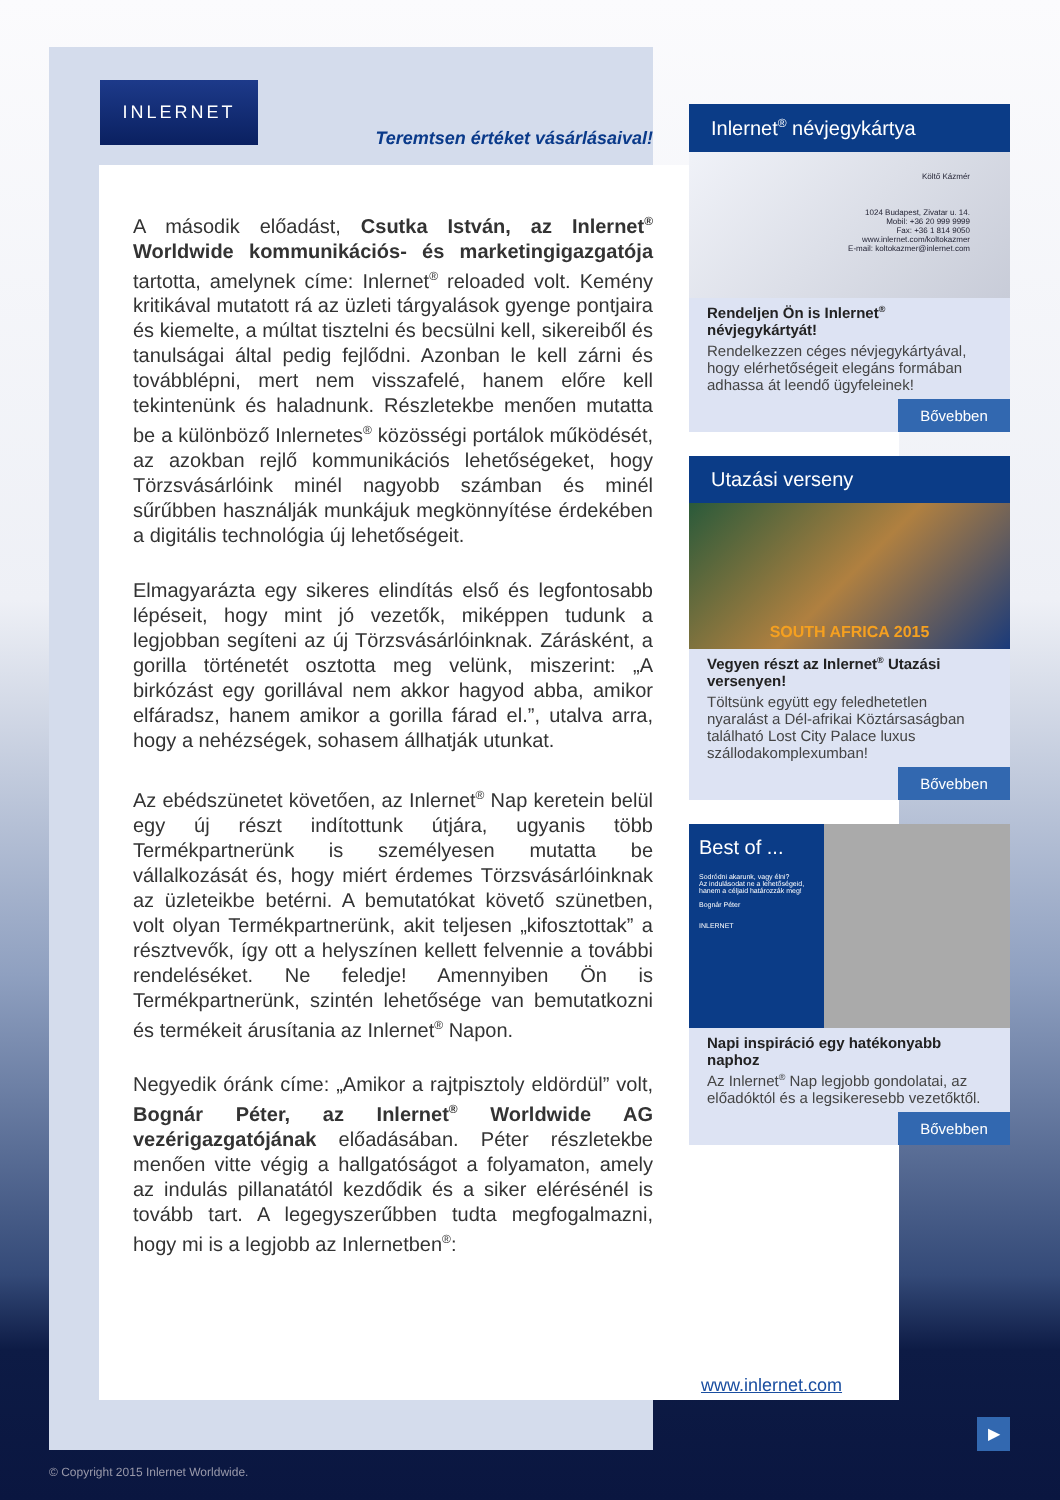INLERNET
Teremtsen értéket vásárlásaival!
A második előadást, Csutka István, az Inlernet<sup>®</sup> Worldwide kommunikációs- és marketingigazgatója tartotta, amelynek címe: Inlernet<sup>®</sup> reloaded volt. Kemény kritikával mutatott rá az üzleti tárgyalások gyenge pontjaira és kiemelte, a múltat tisztelni és becsülni kell, sikereiből és tanulságai által pedig fejlődni. Azonban le kell zárni és továbblépni, mert nem visszafelé, hanem előre kell tekintenünk és haladnunk. Részletekbe menően mutatta be a különböző Inlernetes<sup>®</sup> közösségi portálok működését, az azokban rejlő kommunikációs lehetőségeket, hogy Törzsvásárlóink minél nagyobb számban és minél sűrűbben használják munkájuk megkönnyítése érdekében a digitális technológia új lehetőségeit.
Elmagyarázta egy sikeres elindítás első és legfontosabb lépéseit, hogy mint jó vezetők, miképpen tudunk a legjobban segíteni az új Törzsvásárlóinknak. Zárásként, a gorilla történetét osztotta meg velünk, miszerint: „A birkózást egy gorillával nem akkor hagyod abba, amikor elfáradsz, hanem amikor a gorilla fárad el.”, utalva arra, hogy a nehézségek, sohasem állhatják utunkat.
Az ebédszünetet követően, az Inlernet<sup>®</sup> Nap keretein belül egy új részt indítottunk útjára, ugyanis több Termékpartnerünk is személyesen mutatta be vállalkozását és, hogy miért érdemes Törzsvásárlóinknak az üzleteikbe betérni. A bemutatókat követő szünetben, volt olyan Termékpartnerünk, akit teljesen „kifosztottak” a résztvevők, így ott a helyszínen kellett felvennie a további rendeléséket. Ne feledje! Amennyiben Ön is Termékpartnerünk, szintén lehetősége van bemutatkozni és termékeit árusítania az Inlernet<sup>®</sup> Napon.
Negyedik óránk címe: „Amikor a rajtpisztoly eldördül” volt, Bognár Péter, az Inlernet<sup>®</sup> Worldwide AG vezérigazgatójának előadásában. Péter részletekbe menően vitte végig a hallgatóságot a folyamaton, amely az indulás pillanatától kezdődik és a siker elérésénél is tovább tart. A legegyszerűbben tudta megfogalmazni, hogy mi is a legjobb az Inlernetben<sup>®</sup>:
Inlernet<sup>®</sup> névjegykártya
Költő Kázmér
1024 Budapest, Zivatar u. 14.
Mobil: +36 20 999 9999
Fax: +36 1 814 9050
www.inlernet.com/koltokazmer
E-mail: koltokazmer@inlernet.com
Rendeljen Ön is Inlernet<sup>®</sup> névjegykártyát!
Rendelkezzen céges névjegykártyával, hogy elérhetőségeit elegáns formában adhassa át leendő ügyfeleinek!
Bővebben
Utazási verseny
SOUTH AFRICA 2015
Vegyen részt az Inlernet<sup>®</sup> Utazási versenyen!
Töltsünk együtt egy feledhetetlen nyaralást a Dél-afrikai Köztársaságban található Lost City Palace luxus szállodakomplexumban!
Bővebben
Best of ...
Sodródni akarunk, vagy élni?
Az indulásodat ne a lehetőségeid, hanem a céljaid határozzák meg!
Bognár Péter
INLERNET
Napi inspiráció egy hatékonyabb naphoz
Az Inlernet<sup>®</sup> Nap legjobb gondolatai, az előadóktól és a legsikeresebb vezetőktől.
Bővebben
www.inlernet.com
▶
© Copyright 2015 Inlernet Worldwide.